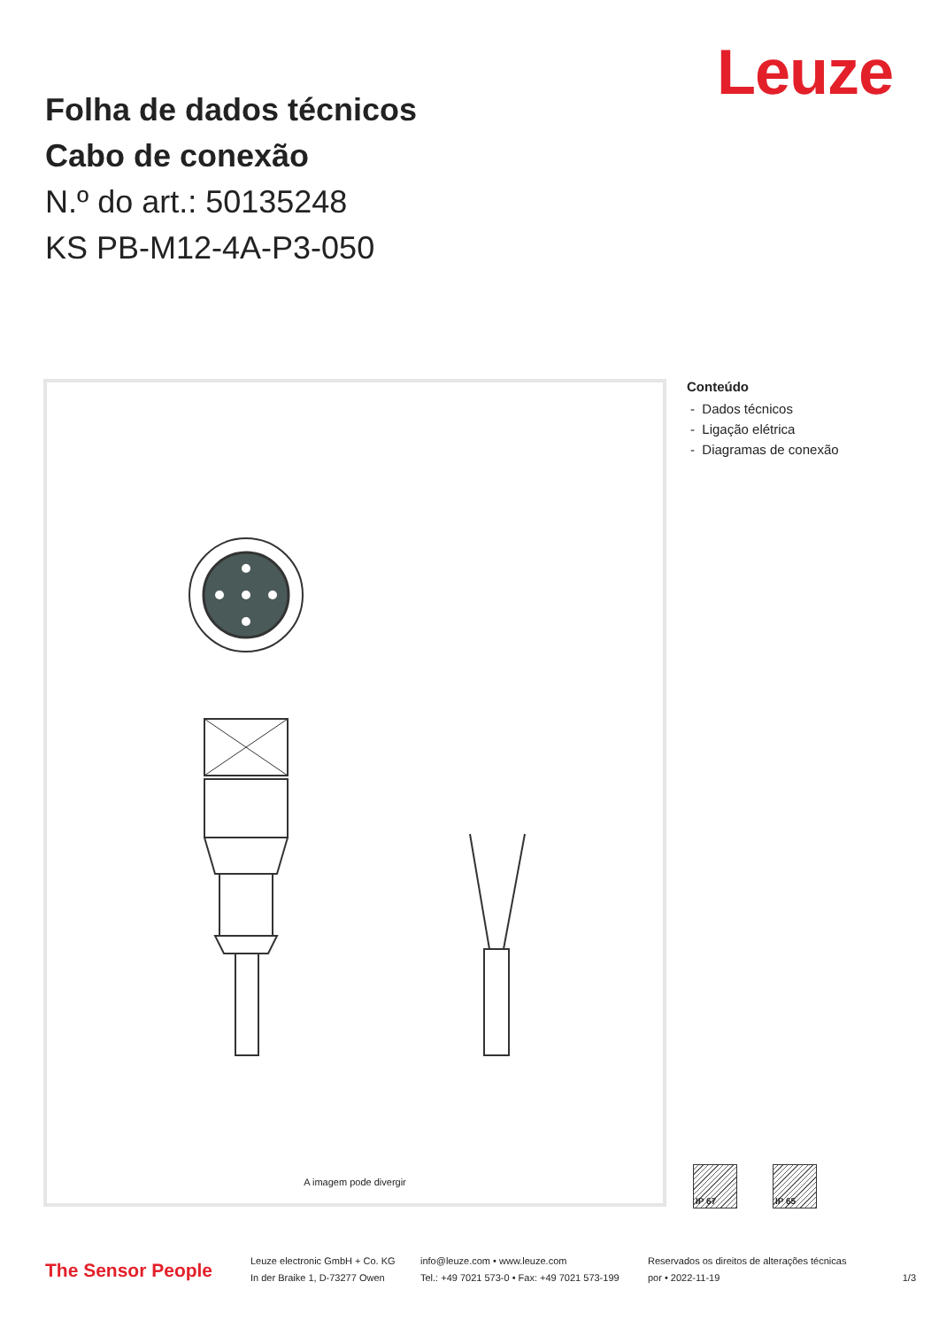Leuze
Folha de dados técnicos
Cabo de conexão
N.º do art.: 50135248
KS PB-M12-4A-P3-050
A imagem pode divergir
Conteúdo
- Dados técnicos
- Ligação elétrica
- Diagramas de conexão
IP 67 IP 65
The Sensor People
Leuze electronic GmbH + Co. KG
In der Braike 1, D-73277 Owen
info@leuze.com • www.leuze.com
Tel.: +49 7021 573-0 • Fax: +49 7021 573-199
Reservados os direitos de alterações técnicas
por • 2022-11-19
1/3